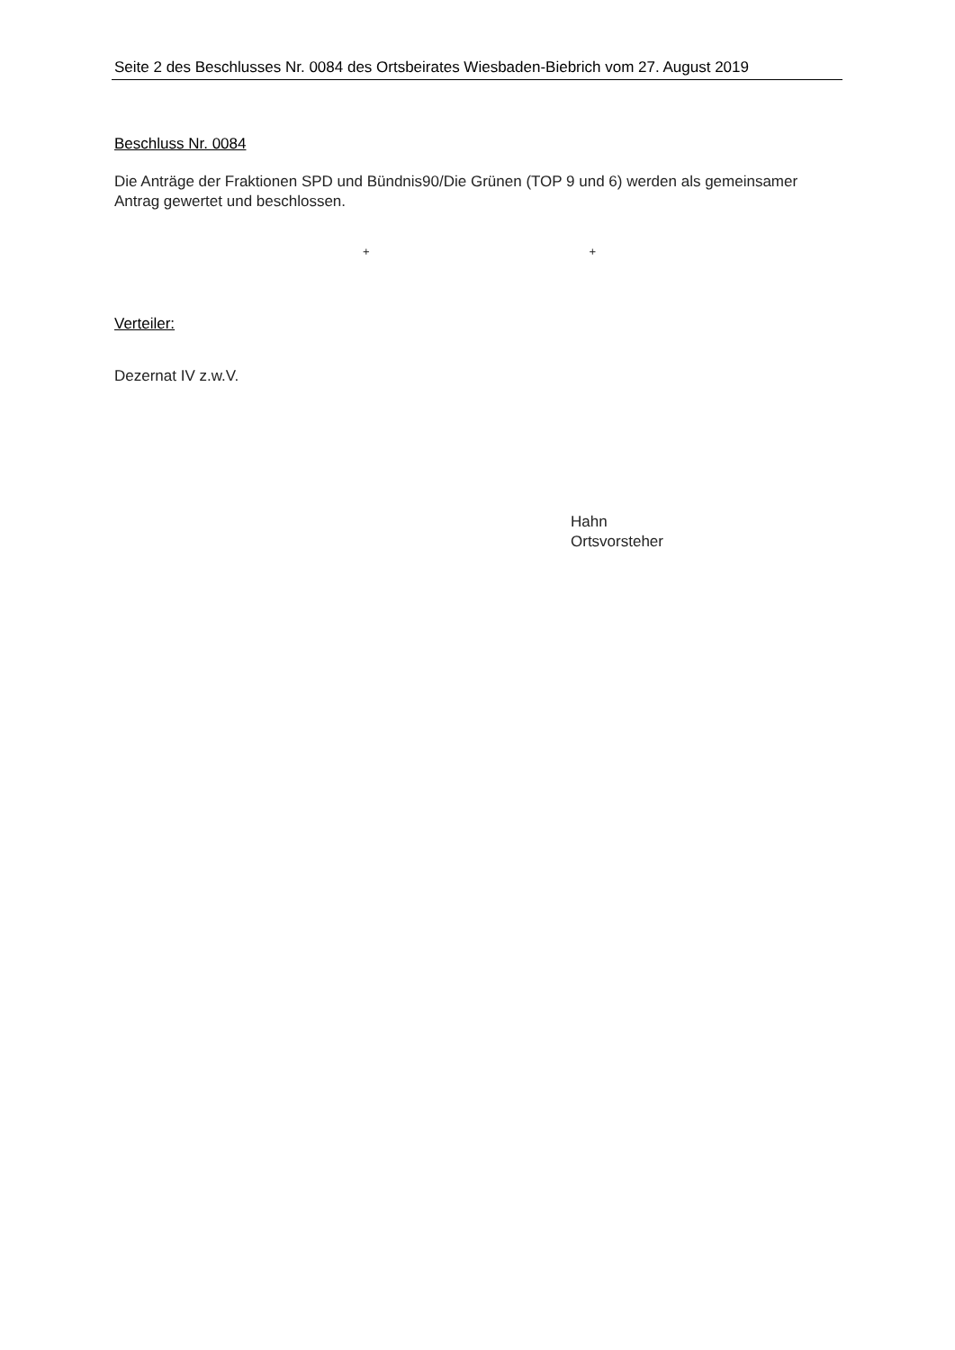Seite 2 des Beschlusses Nr. 0084 des Ortsbeirates Wiesbaden-Biebrich vom 27. August 2019
Beschluss Nr. 0084
Die Anträge der Fraktionen SPD und Bündnis90/Die Grünen (TOP 9 und 6) werden als gemeinsamer Antrag gewertet und beschlossen.
+ +
Verteiler:
Dezernat IV z.w.V.
Hahn
Ortsvorsteher